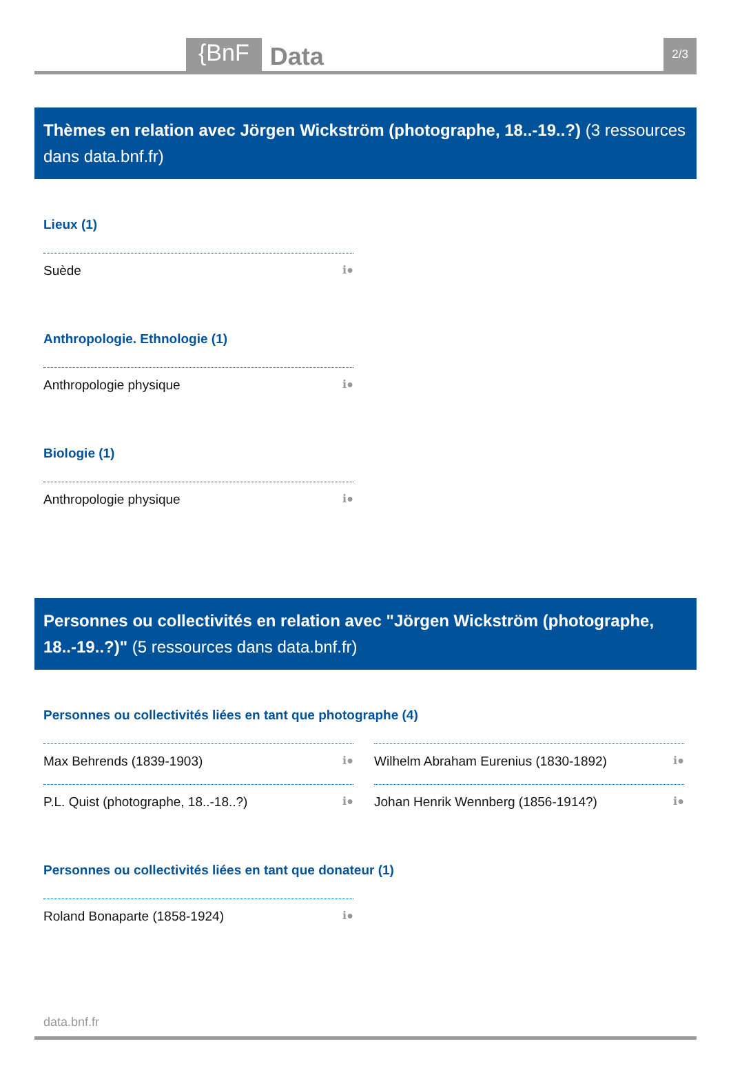{BnF Data 2/3
Thèmes en relation avec Jörgen Wickström (photographe, 18..-19..?) (3 ressources dans data.bnf.fr)
Lieux (1)
Suède ℹ●
Anthropologie. Ethnologie (1)
Anthropologie physique ℹ●
Biologie (1)
Anthropologie physique ℹ●
Personnes ou collectivités en relation avec "Jörgen Wickström (photographe, 18..-19..?)" (5 ressources dans data.bnf.fr)
Personnes ou collectivités liées en tant que photographe (4)
Max Behrends (1839-1903) ℹ●
P.L. Quist (photographe, 18..-18..?) ℹ●
Wilhelm Abraham Eurenius (1830-1892) ℹ●
Johan Henrik Wennberg (1856-1914?) ℹ●
Personnes ou collectivités liées en tant que donateur (1)
Roland Bonaparte (1858-1924) ℹ●
data.bnf.fr